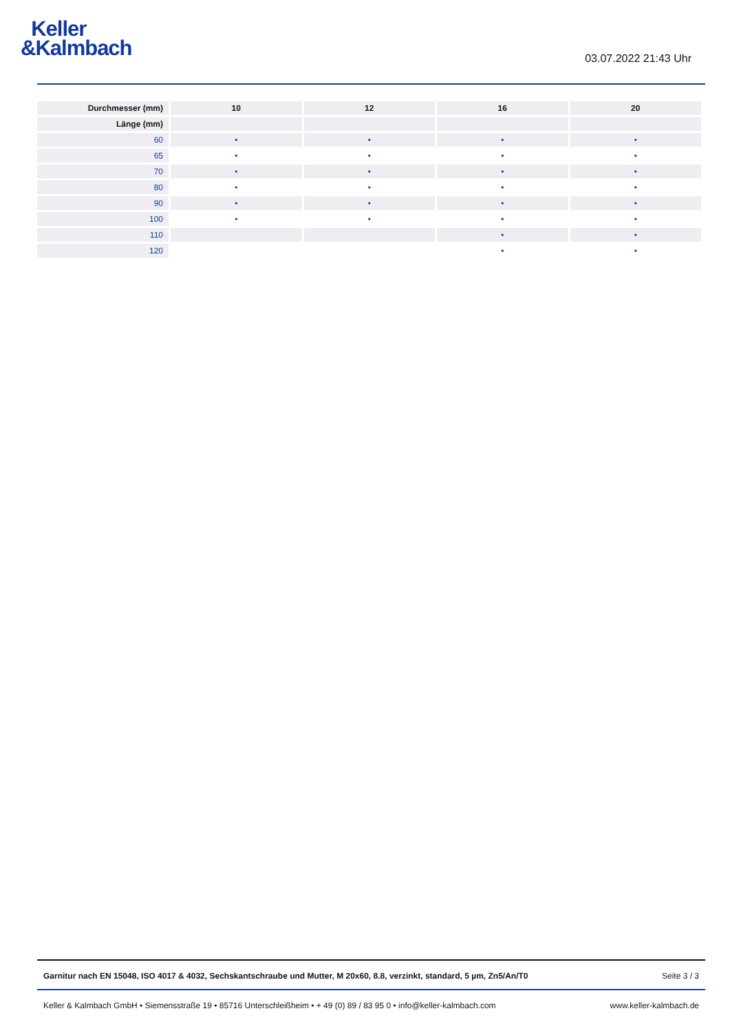Keller
&Kalmbach
03.07.2022 21:43 Uhr
| Durchmesser (mm) | 10 | 12 | 16 | 20 |
| --- | --- | --- | --- | --- |
| Länge (mm) | | | | |
| 60 | • | • | • | • |
| 65 | • | • | • | • |
| 70 | • | • | • | • |
| 80 | • | • | • | • |
| 90 | • | • | • | • |
| 100 | • | • | • | • |
| 110 | | | • | • |
| 120 | | | • | • |
Garnitur nach EN 15048, ISO 4017 & 4032, Sechskantschraube und Mutter, M 20x60, 8.8, verzinkt, standard, 5 µm, Zn5/An/T0 Seite 3 / 3
Keller & Kalmbach GmbH • Siemensstraße 19 • 85716 Unterschleißheim • + 49 (0) 89 / 83 95 0 • info@keller-kalmbach.com www.keller-kalmbach.de